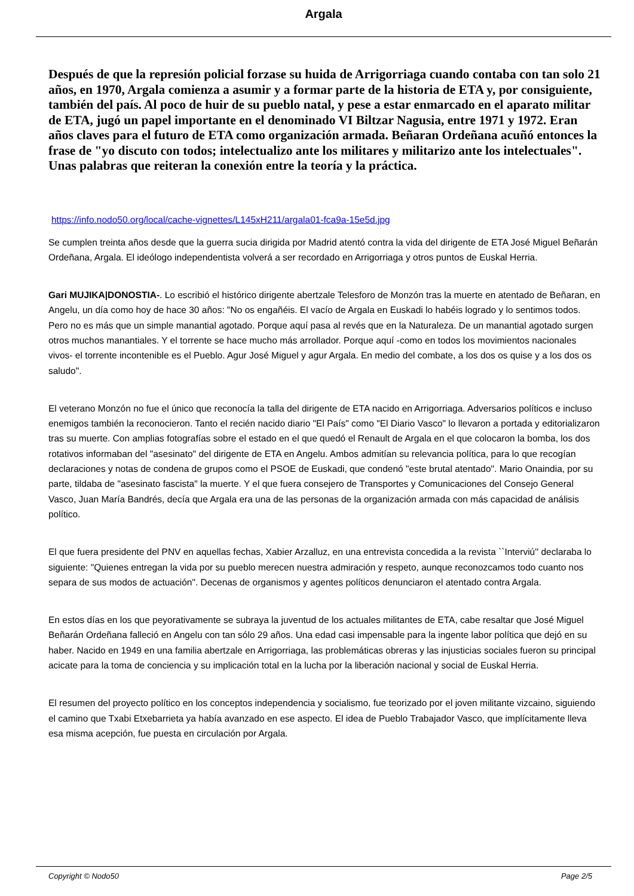Argala
Después de que la represión policial forzase su huida de Arrigorriaga cuando contaba con tan solo 21 años, en 1970, Argala comienza a asumir y a formar parte de la historia de ETA y, por consiguiente, también del país. Al poco de huir de su pueblo natal, y pese a estar enmarcado en el aparato militar de ETA, jugó un papel importante en el denominado VI Biltzar Nagusia, entre 1971 y 1972. Eran años claves para el futuro de ETA como organización armada. Beñaran Ordeñana acuñó entonces la frase de "yo discuto con todos; intelectualizo ante los militares y militarizo ante los intelectuales". Unas palabras que reiteran la conexión entre la teoría y la práctica.
https://info.nodo50.org/local/cache-vignettes/L145xH211/argala01-fca9a-15e5d.jpg
Se cumplen treinta años desde que la guerra sucia dirigida por Madrid atentó contra la vida del dirigente de ETA José Miguel Beñarán Ordeñana, Argala. El ideólogo independentista volverá a ser recordado en Arrigorriaga y otros puntos de Euskal Herria.
Gari MUJIKA|DONOSTIA-. Lo escribió el histórico dirigente abertzale Telesforo de Monzón tras la muerte en atentado de Beñaran, en Angelu, un día como hoy de hace 30 años: "No os engañéis. El vacío de Argala en Euskadi lo habéis logrado y lo sentimos todos. Pero no es más que un simple manantial agotado. Porque aquí pasa al revés que en la Naturaleza. De un manantial agotado surgen otros muchos manantiales. Y el torrente se hace mucho más arrollador. Porque aquí -como en todos los movimientos nacionales vivos- el torrente incontenible es el Pueblo. Agur José Miguel y agur Argala. En medio del combate, a los dos os quise y a los dos os saludo".
El veterano Monzón no fue el único que reconocía la talla del dirigente de ETA nacido en Arrigorriaga. Adversarios políticos e incluso enemigos también la reconocieron. Tanto el recién nacido diario "El País" como "El Diario Vasco" lo llevaron a portada y editorializaron tras su muerte. Con amplias fotografías sobre el estado en el que quedó el Renault de Argala en el que colocaron la bomba, los dos rotativos informaban del "asesinato" del dirigente de ETA en Angelu. Ambos admitían su relevancia política, para lo que recogían declaraciones y notas de condena de grupos como el PSOE de Euskadi, que condenó "este brutal atentado". Mario Onaindia, por su parte, tildaba de "asesinato fascista" la muerte. Y el que fuera consejero de Transportes y Comunicaciones del Consejo General Vasco, Juan María Bandrés, decía que Argala era una de las personas de la organización armada con más capacidad de análisis político.
El que fuera presidente del PNV en aquellas fechas, Xabier Arzalluz, en una entrevista concedida a la revista ``Interviú'' declaraba lo siguiente: "Quienes entregan la vida por su pueblo merecen nuestra admiración y respeto, aunque reconozcamos todo cuanto nos separa de sus modos de actuación". Decenas de organismos y agentes políticos denunciaron el atentado contra Argala.
En estos días en los que peyorativamente se subraya la juventud de los actuales militantes de ETA, cabe resaltar que José Miguel Beñarán Ordeñana falleció en Angelu con tan sólo 29 años. Una edad casi impensable para la ingente labor política que dejó en su haber. Nacido en 1949 en una familia abertzale en Arrigorriaga, las problemáticas obreras y las injusticias sociales fueron su principal acicate para la toma de conciencia y su implicación total en la lucha por la liberación nacional y social de Euskal Herria.
El resumen del proyecto político en los conceptos independencia y socialismo, fue teorizado por el joven militante vizcaino, siguiendo el camino que Txabi Etxebarrieta ya había avanzado en ese aspecto. El idea de Pueblo Trabajador Vasco, que implícitamente lleva esa misma acepción, fue puesta en circulación por Argala.
Copyright © Nodo50 Page 2/5